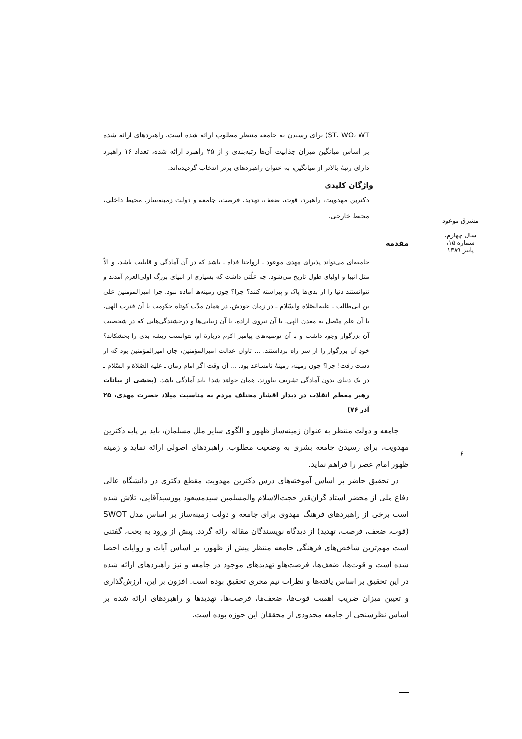ST، WO، WT) برای رسیدن به جامعه منتظر مطلوب ارائه شده است. راهبردهای ارائه شده بر اساس میانگین میزان جذابیت آن‌ها رتبه‌بندی و از ۲۵ راهبرد ارائه شده، تعداد ۱۶ راهبرد دارای رتبهٔ بالاتر از میانگین، به عنوان راهبردهای برتر انتخاب گردیده‌اند.
واژگان کلیدی
دکترین مهدویت، راهبرد، قوت، ضعف، تهدید، فرصت، جامعه و دولت زمینه‌ساز، محیط داخلی، محیط خارجی.
مقدمه
جامعه‌ای می‌تواند پذیرای مهدی موعود ـ ارواحنا فداه ـ باشد که در آن آمادگی و قابلیت باشد، و الاّ مثل انبیا و اولیای طول تاریخ می‌شود. چه علّتی داشت که بسیاری از انبیای بزرگ اولی‌العزم آمدند و نتوانستند دنیا را از بدی‌ها پاک و پیراسته کنند؟ چرا؟ چون زمینه‌ها آماده نبود. چرا امیرالمؤمنین علی بن ابی‌طالب ـ علیه‌الصّلاة والسّلام ـ در زمان خودش، در همان مدّت کوتاه حکومت با آن قدرت الهی، با آن علم متّصل به معدن الهی، با آن نیروی اراده، با آن زیبایی‌ها و درخشندگی‌هایی که در شخصیت آن بزرگوار وجود داشت و با آن توصیه‌های پیامبر اکرم دربارهٔ او، نتوانست ریشه بدی را بخشکاند؟ خودِ آن بزرگوار را از سر راه برداشتند. ... تاوان عدالت امیرالمؤمنین، جان امیرالمؤمنین بود که از دست رفت! چرا؟ چون زمینه، زمینهٔ نامساعد بود. ... آن وقت اگر امام زمان ـ علیه الصّلاة و السّلام ـ در یک دنیای بدون آمادگی تشریف بیاورند، همان خواهد شد! باید آمادگی باشد. (بخشی از بیانات رهبر معظم انقلاب در دیدار اقشار مختلف مردم به مناسبت میلاد حضرت مهدی، ۲۵ آذر ۷۶)
جامعه و دولت منتظر به عنوان زمینه‌ساز ظهور و الگوی سایر ملل مسلمان، باید بر پایه دکترین مهدویت، برای رسیدن جامعه بشری به وضعیت مطلوب، راهبردهای اصولی ارائه نماید و زمینه ظهور امام عصر را فراهم نماید.
در تحقیق حاضر بر اساس آموخته‌های درس دکترین مهدویت مقطع دکتری در دانشگاه عالی دفاع ملی از محضر استاد گران‌قدر حجت‌الاسلام والمسلمین سیدمسعود پورسیدآقایی، تلاش شده است برخی از راهبردهای فرهنگ مهدوی برای جامعه و دولت زمینه‌ساز بر اساس مدل SWOT (قوت، ضعف، فرصت، تهدید) از دیدگاه نویسندگان مقاله ارائه گردد. پیش از ورود به بحث، گفتنی است مهم‌ترین شاخص‌های فرهنگی جامعه منتظر پیش از ظهور، بر اساس آیات و روایات احصا شده است و قوت‌ها، ضعف‌ها، فرصت‌هاو تهدیدهای موجود در جامعه و نیز راهبردهای ارائه شده در این تحقیق بر اساس یافته‌ها و نظرات تیم مجری تحقیق بوده است. افزون بر این، ارزش‌گذاری و تعیین میزان ضریب اهمیت قوت‌ها، ضعف‌ها، فرصت‌ها، تهدیدها و راهبردهای ارائه شده بر اساس نظرسنجی از جامعه محدودی از محققان این حوزه بوده است.
مشرق موعود
سال چهارم، شماره ۱۵، پاییز ۱۳۸۹
۶